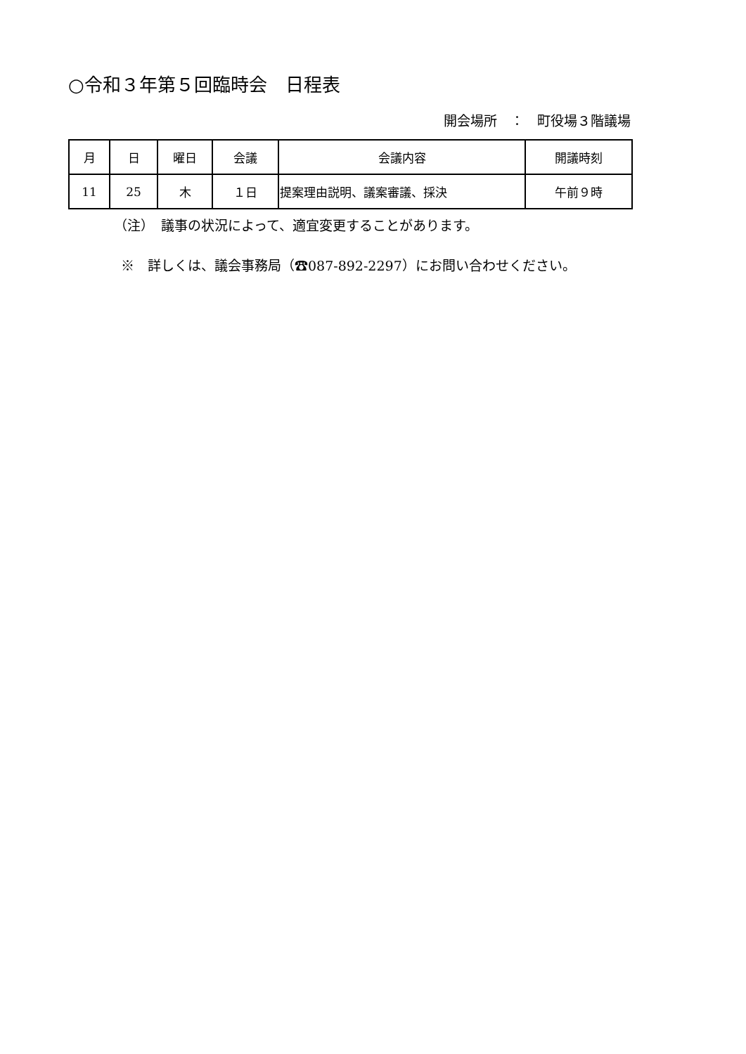○令和３年第５回臨時会　日程表
開会場所　：　町役場３階議場
| 月 | 日 | 曜日 | 会議 | 会議内容 | 開議時刻 |
| --- | --- | --- | --- | --- | --- |
| 11 | 25 | 木 | １日 | 提案理由説明、議案審議、採決 | 午前９時 |
（注）　議事の状況によって、適宜変更することがあります。
※　詳しくは、議会事務局（☎087-892-2297）にお問い合わせください。